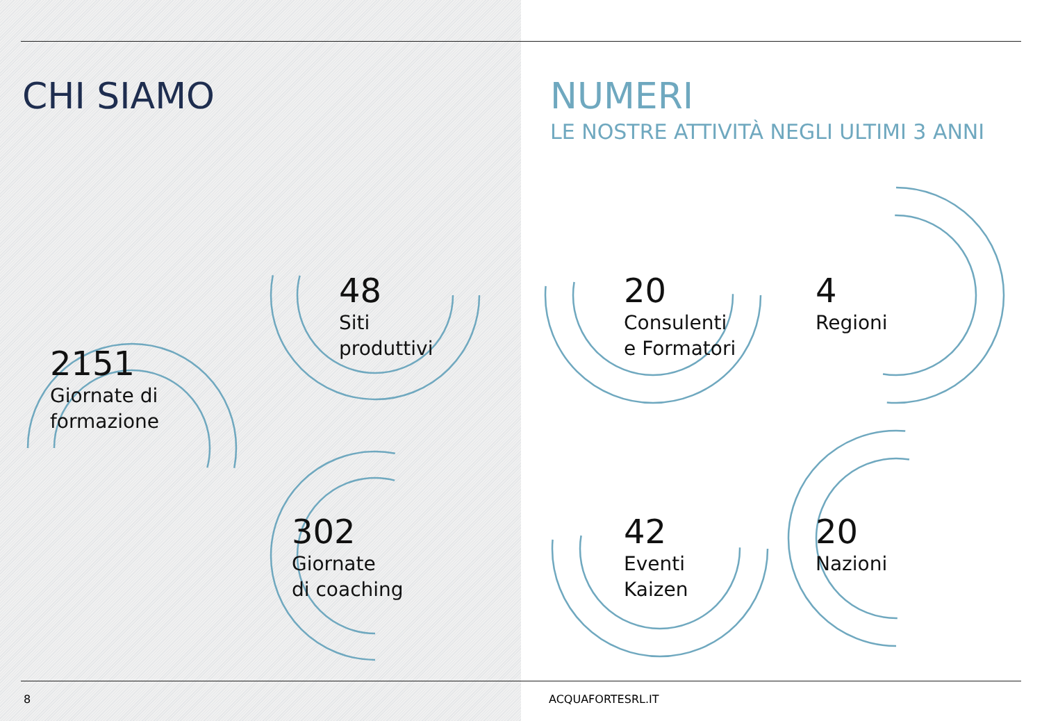CHI SIAMO NUMERI
LE NOSTRE ATTIVITÀ NEGLI ULTIMI 3 ANNI
2151
Giornate di
formazione
48
Siti
produttivi
302
Giornate
di coaching
20
Consulenti
e Formatori
4
Regioni
42
Eventi
Kaizen
20
Nazioni
8 ACQUAFORTESRL.IT